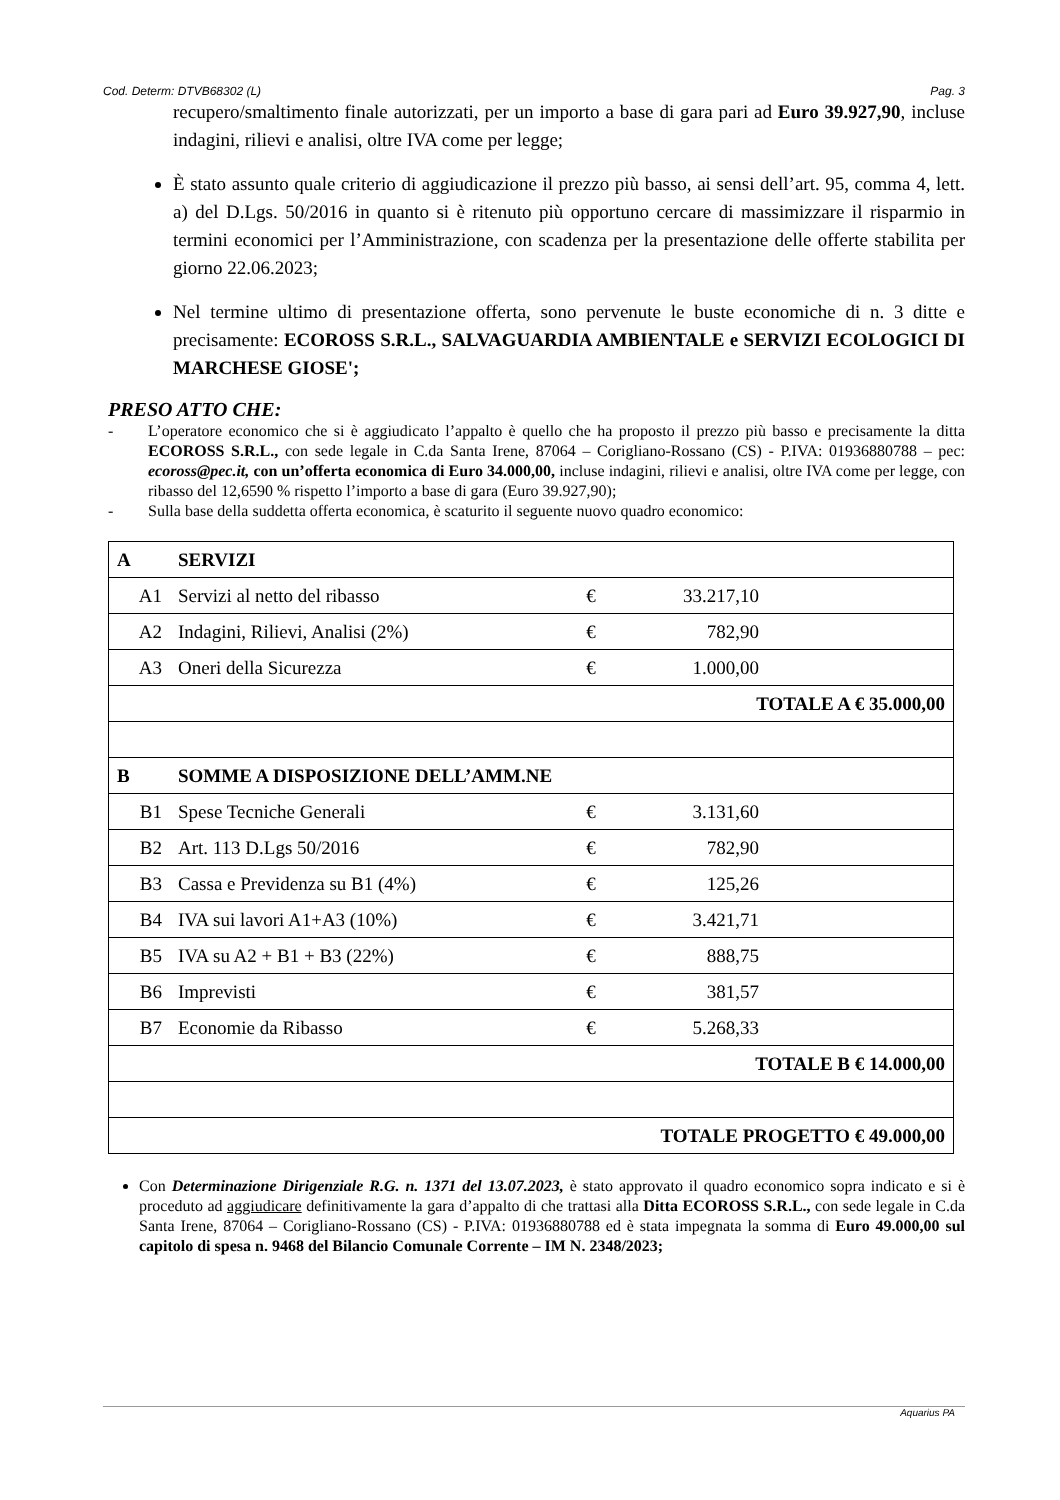Cod. Determ: DTVB68302 (L) Pag. 3
recupero/smaltimento finale autorizzati, per un importo a base di gara pari ad Euro 39.927,90, incluse indagini, rilievi e analisi, oltre IVA come per legge;
È stato assunto quale criterio di aggiudicazione il prezzo più basso, ai sensi dell’art. 95, comma 4, lett. a) del D.Lgs. 50/2016 in quanto si è ritenuto più opportuno cercare di massimizzare il risparmio in termini economici per l’Amministrazione, con scadenza per la presentazione delle offerte stabilita per giorno 22.06.2023;
Nel termine ultimo di presentazione offerta, sono pervenute le buste economiche di n. 3 ditte e precisamente: ECOROSS S.R.L., SALVAGUARDIA AMBIENTALE e SERVIZI ECOLOGICI DI MARCHESE GIOSE';
PRESO ATTO CHE:
- L’operatore economico che si è aggiudicato l’appalto è quello che ha proposto il prezzo più basso e precisamente la ditta ECOROSS S.R.L., con sede legale in C.da Santa Irene, 87064 – Corigliano-Rossano (CS) - P.IVA: 01936880788 – pec: ecoross@pec.it, con un’offerta economica di Euro 34.000,00, incluse indagini, rilievi e analisi, oltre IVA come per legge, con ribasso del 12,6590 % rispetto l’importo a base di gara (Euro 39.927,90);
- Sulla base della suddetta offerta economica, è scaturito il seguente nuovo quadro economico:
| A | SERVIZI | | | |
| A1 | Servizi al netto del ribasso | € | 33.217,10 | |
| A2 | Indagini, Rilievi, Analisi (2%) | € | 782,90 | |
| A3 | Oneri della Sicurezza | € | 1.000,00 | |
| TOTALE A € 35.000,00 | | | | |
| B | SOMME A DISPOSIZIONE DELL’AMM.NE | | | |
| B1 | Spese Tecniche Generali | € | 3.131,60 | |
| B2 | Art. 113 D.Lgs 50/2016 | € | 782,90 | |
| B3 | Cassa e Previdenza su B1 (4%) | € | 125,26 | |
| B4 | IVA sui lavori A1+A3 (10%) | € | 3.421,71 | |
| B5 | IVA su A2 + B1 + B3 (22%) | € | 888,75 | |
| B6 | Imprevisti | € | 381,57 | |
| B7 | Economie da Ribasso | € | 5.268,33 | |
| TOTALE B € 14.000,00 | | | | |
| TOTALE PROGETTO € 49.000,00 | | | | |
Con Determinazione Dirigenziale R.G. n. 1371 del 13.07.2023, è stato approvato il quadro economico sopra indicato e si è proceduto ad aggiudicare definitivamente la gara d’appalto di che trattasi alla Ditta ECOROSS S.R.L., con sede legale in C.da Santa Irene, 87064 – Corigliano-Rossano (CS) - P.IVA: 01936880788 ed è stata impegnata la somma di Euro 49.000,00 sul capitolo di spesa n. 9468 del Bilancio Comunale Corrente – IM N. 2348/2023;
Aquarius PA